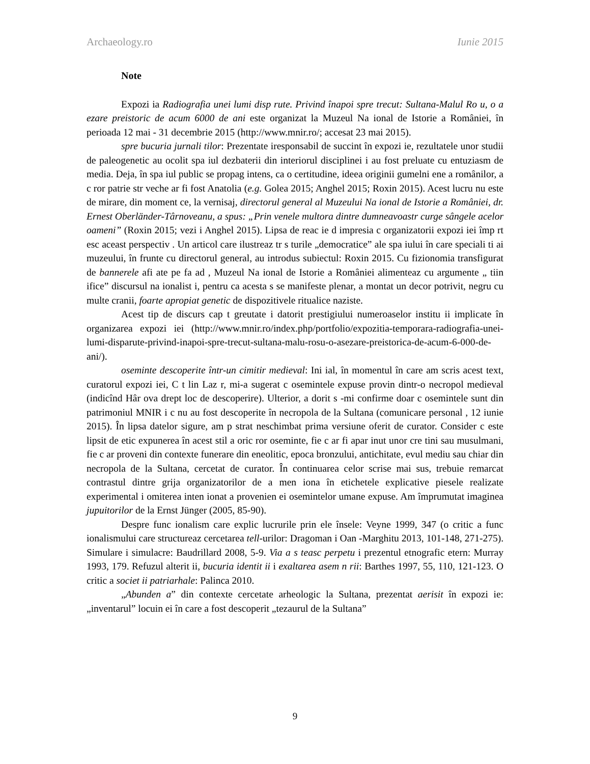Archaeology.ro Iunie 2015
Note
Expozi ia Radiografia unei lumi disp rute. Privind înapoi spre trecut: Sultana-Malul Ro u, o a ezare preistoric de acum 6000 de ani este organizat la Muzeul Na ional de Istorie a României, în perioada 12 mai - 31 decembrie 2015 (http://www.mnir.ro/; accesat 23 mai 2015).
spre bucuria jurnali tilor: Prezentate iresponsabil de succint în expozi ie, rezultatele unor studii de paleogenetic au ocolit spa iul dezbaterii din interiorul disciplinei i au fost preluate cu entuziasm de media. Deja, în spa iul public se propag intens, ca o certitudine, ideea originii gumelni ene a românilor, a c ror patrie str veche ar fi fost Anatolia (e.g. Golea 2015; Anghel 2015; Roxin 2015). Acest lucru nu este de mirare, din moment ce, la vernisaj, directorul general al Muzeului Na ional de Istorie a României, dr. Ernest Oberländer-Târnoveanu, a spus: „Prin venele multora dintre dumneavoastr curge sângele acelor oameni” (Roxin 2015; vezi i Anghel 2015). Lipsa de reac ie d impresia c organizatorii expozi iei împ rt esc aceast perspectiv . Un articol care ilustreaz tr s turile „democratice” ale spa iului în care speciali ti ai muzeului, în frunte cu directorul general, au introdus subiectul: Roxin 2015. Cu fizionomia transfigurat de bannerele afi ate pe fa ad , Muzeul Na ional de Istorie a României alimenteaz cu argumente „ tiin ifice” discursul na ionalist i, pentru ca acesta s se manifeste plenar, a montat un decor potrivit, negru cu multe cranii, foarte apropiat genetic de dispozitivele ritualice naziste.
Acest tip de discurs cap t greutate i datorit prestigiului numeroaselor institu ii implicate în organizarea expozi iei (http://www.mnir.ro/index.php/portfolio/expozitia-temporara-radiografia-unei-lumi-disparute-privind-inapoi-spre-trecut-sultana-malu-rosu-o-asezare-preistorica-de-acum-6-000-de-ani/).
oseminte descoperite într-un cimitir medieval: Ini ial, în momentul în care am scris acest text, curatorul expozi iei, C t lin Laz r, mi-a sugerat c osemintele expuse provin dintr-o necropol medieval (indicînd Hâr ova drept loc de descoperire). Ulterior, a dorit s -mi confirme doar c osemintele sunt din patrimoniul MNIR i c nu au fost descoperite în necropola de la Sultana (comunicare personal , 12 iunie 2015). În lipsa datelor sigure, am p strat neschimbat prima versiune oferit de curator. Consider c este lipsit de etic expunerea în acest stil a oric ror oseminte, fie c ar fi apar inut unor cre tini sau musulmani, fie c ar proveni din contexte funerare din eneolitic, epoca bronzului, antichitate, evul mediu sau chiar din necropola de la Sultana, cercetat de curator. În continuarea celor scrise mai sus, trebuie remarcat contrastul dintre grija organizatorilor de a men iona în etichetele explicative piesele realizate experimental i omiterea inten ionat a provenien ei osemintelor umane expuse. Am împrumutat imaginea jupuitorilor de la Ernst Jünger (2005, 85-90).
Despre func ionalism care explic lucrurile prin ele însele: Veyne 1999, 347 (o critic a func ionalismului care structureaz cercetarea tell-urilor: Dragoman i Oan -Marghitu 2013, 101-148, 271-275). Simulare i simulacre: Baudrillard 2008, 5-9. Via a s teasc perpetu i prezentul etnografic etern: Murray 1993, 179. Refuzul alterit ii, bucuria identit ii i exaltarea asem n rii: Barthes 1997, 55, 110, 121-123. O critic a societ ii patriarhale: Palinca 2010.
„Abunden a” din contexte cercetate arheologic la Sultana, prezentat aerisit în expozi ie: „inventarul” locuin ei în care a fost descoperit „tezaurul de la Sultana”
9